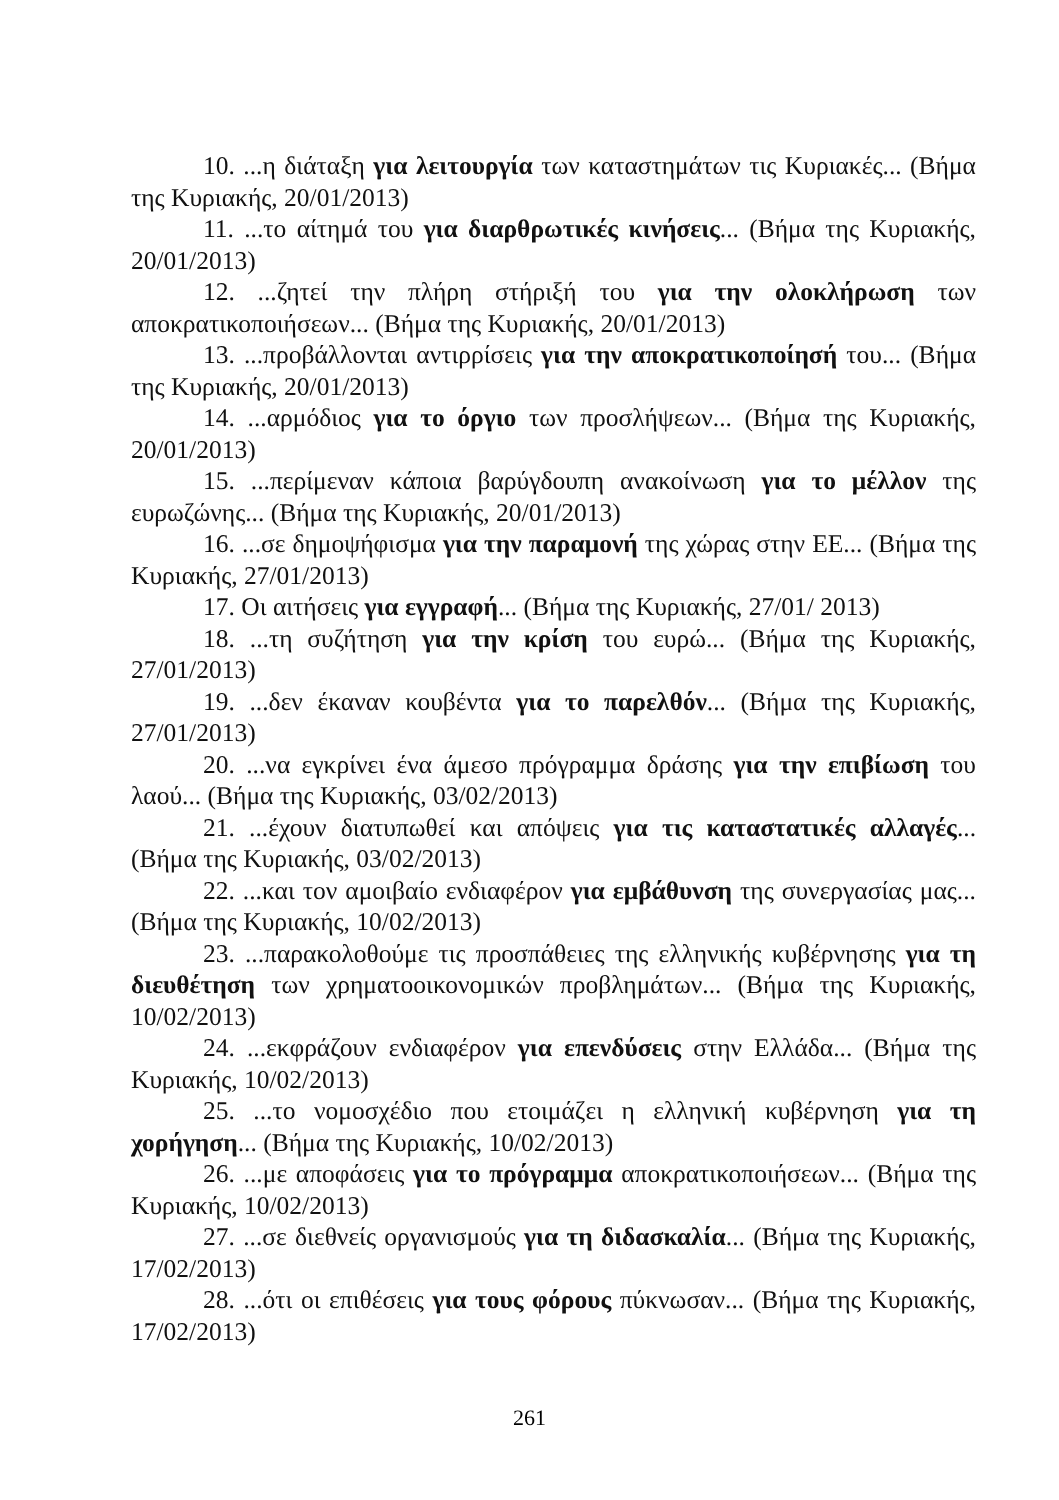10. ...η διάταξη για λειτουργία των καταστημάτων τις Κυριακές... (Βήμα της Κυριακής, 20/01/2013)
11. ...το αίτημά του για διαρθρωτικές κινήσεις... (Βήμα της Κυριακής, 20/01/2013)
12. ...ζητεί την πλήρη στήριξή του για την ολοκλήρωση των αποκρατικοποιήσεων... (Βήμα της Κυριακής, 20/01/2013)
13. ...προβάλλονται αντιρρίσεις για την αποκρατικοποίησή του... (Βήμα της Κυριακής, 20/01/2013)
14. ...αρμόδιος για το όργιο των προσλήψεων... (Βήμα της Κυριακής, 20/01/2013)
15. ...περίμεναν κάποια βαρύγδουπη ανακοίνωση για το μέλλον της ευρωζώνης... (Βήμα της Κυριακής, 20/01/2013)
16. ...σε δημοψήφισμα για την παραμονή της χώρας στην ΕΕ... (Βήμα της Κυριακής, 27/01/2013)
17. Οι αιτήσεις για εγγραφή... (Βήμα της Κυριακής, 27/01/ 2013)
18. ...τη συζήτηση για την κρίση του ευρώ... (Βήμα της Κυριακής, 27/01/2013)
19. ...δεν έκαναν κουβέντα για το παρελθόν... (Βήμα της Κυριακής, 27/01/2013)
20. ...να εγκρίνει ένα άμεσο πρόγραμμα δράσης για την επιβίωση του λαού... (Βήμα της Κυριακής, 03/02/2013)
21. ...έχουν διατυπωθεί και απόψεις για τις καταστατικές αλλαγές... (Βήμα της Κυριακής, 03/02/2013)
22. ...και τον αμοιβαίο ενδιαφέρον για εμβάθυνση της συνεργασίας μας... (Βήμα της Κυριακής, 10/02/2013)
23. ...παρακολοθούμε τις προσπάθειες της ελληνικής κυβέρνησης για τη διευθέτηση των χρηματοοικονομικών προβλημάτων... (Βήμα της Κυριακής, 10/02/2013)
24. ...εκφράζουν ενδιαφέρον για επενδύσεις στην Ελλάδα... (Βήμα της Κυριακής, 10/02/2013)
25. ...το νομοσχέδιο που ετοιμάζει η ελληνική κυβέρνηση για τη χορήγηση... (Βήμα της Κυριακής, 10/02/2013)
26. ...με αποφάσεις για το πρόγραμμα αποκρατικοποιήσεων... (Βήμα της Κυριακής, 10/02/2013)
27. ...σε διεθνείς οργανισμούς για τη διδασκαλία... (Βήμα της Κυριακής, 17/02/2013)
28. ...ότι οι επιθέσεις για τους φόρους πύκνωσαν... (Βήμα της Κυριακής, 17/02/2013)
261